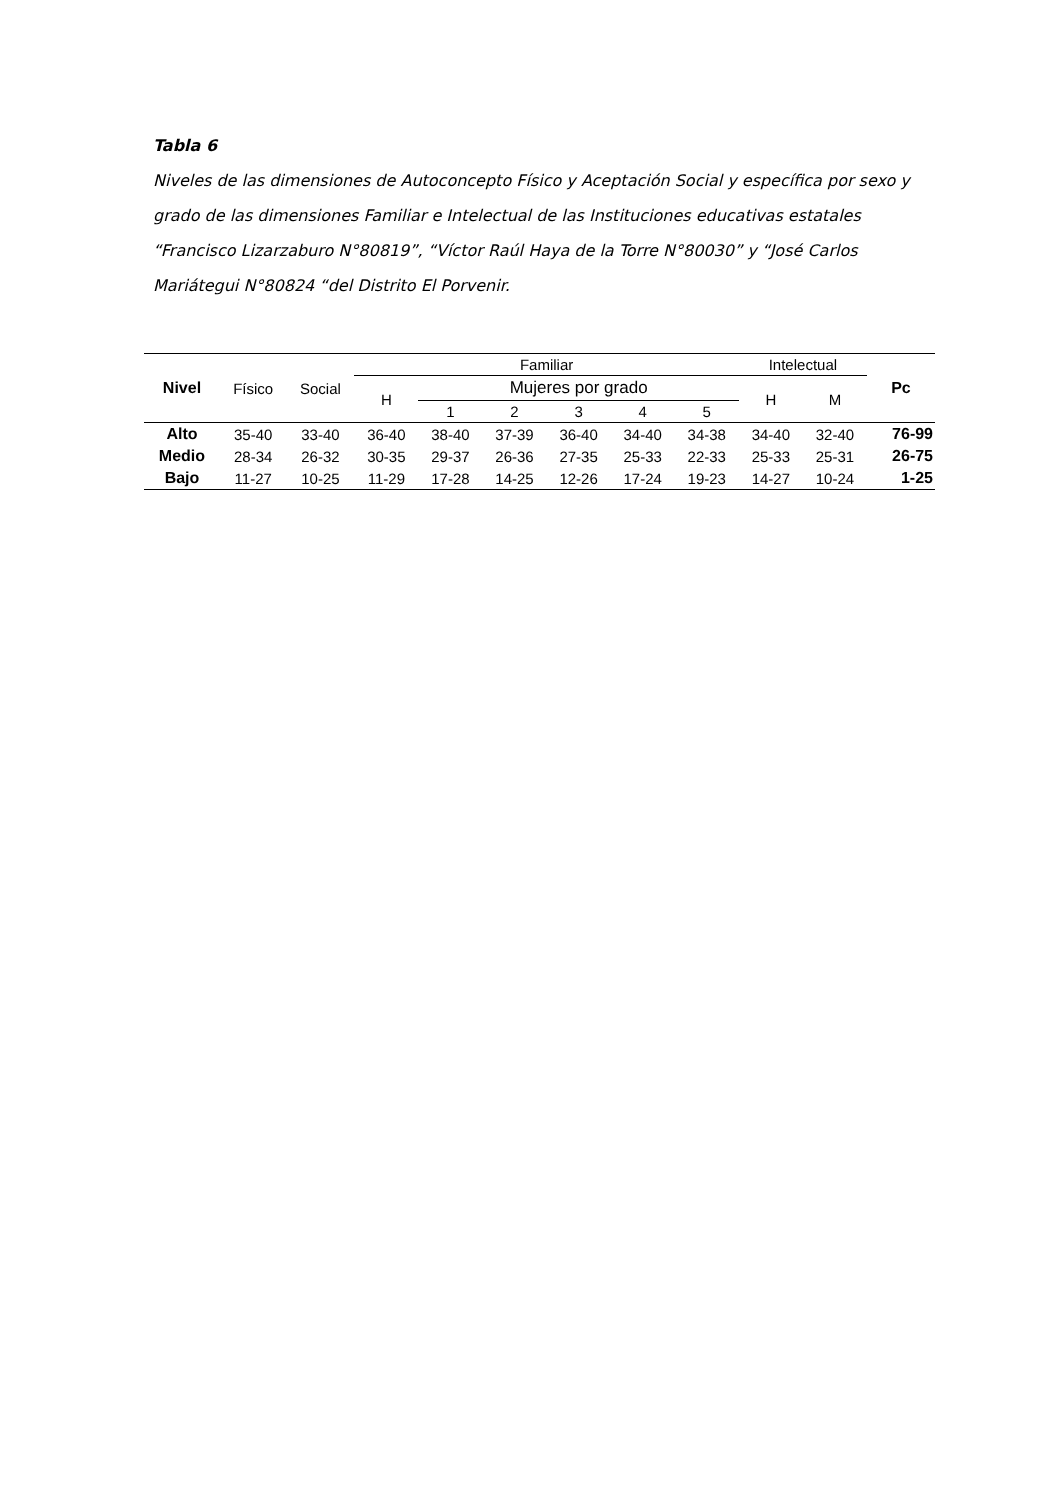Tabla 6
Niveles de las dimensiones de Autoconcepto Físico y Aceptación Social y específica por sexo y grado de las dimensiones Familiar e Intelectual de las Instituciones educativas estatales “Francisco Lizarzaburo N°80819”, “Víctor Raúl Haya de la Torre N°80030” y “José Carlos Mariátegui N°80824 “del Distrito El Porvenir.
| Nivel | Físico | Social | Familiar | | | | | | Intelectual | | Pc |
| --- | --- | --- | --- | --- | --- | --- | --- | --- | --- | --- | --- |
| | | | H | Mujeres por grado | | | | | H | M | |
| | | | | 1 | 2 | 3 | 4 | 5 | | | |
| Alto | 35-40 | 33-40 | 36-40 | 38-40 | 37-39 | 36-40 | 34-40 | 34-38 | 34-40 | 32-40 | 76-99 |
| Medio | 28-34 | 26-32 | 30-35 | 29-37 | 26-36 | 27-35 | 25-33 | 22-33 | 25-33 | 25-31 | 26-75 |
| Bajo | 11-27 | 10-25 | 11-29 | 17-28 | 14-25 | 12-26 | 17-24 | 19-23 | 14-27 | 10-24 | 1-25 |